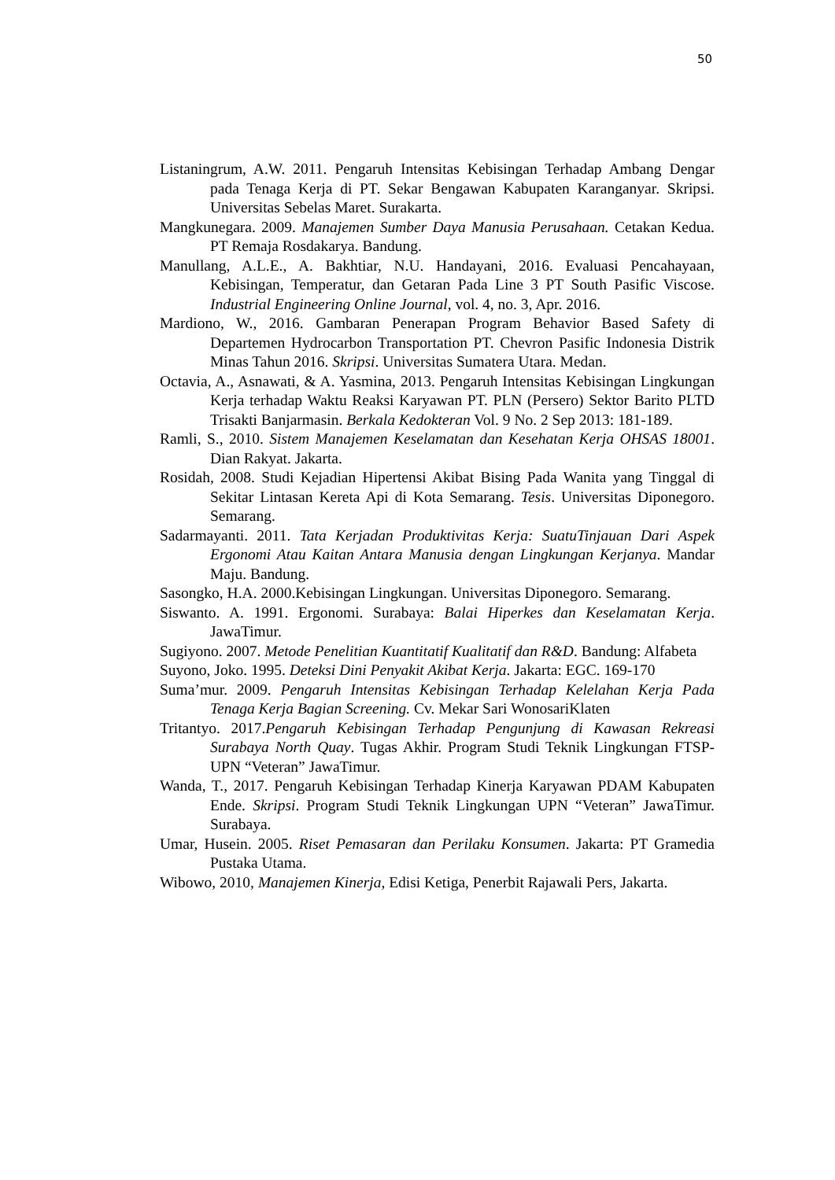50
Listaningrum, A.W. 2011. Pengaruh Intensitas Kebisingan Terhadap Ambang Dengar pada Tenaga Kerja di PT. Sekar Bengawan Kabupaten Karanganyar. Skripsi. Universitas Sebelas Maret. Surakarta.
Mangkunegara. 2009. Manajemen Sumber Daya Manusia Perusahaan. Cetakan Kedua. PT Remaja Rosdakarya. Bandung.
Manullang, A.L.E., A. Bakhtiar, N.U. Handayani, 2016. Evaluasi Pencahayaan, Kebisingan, Temperatur, dan Getaran Pada Line 3 PT South Pasific Viscose. Industrial Engineering Online Journal, vol. 4, no. 3, Apr. 2016.
Mardiono, W., 2016. Gambaran Penerapan Program Behavior Based Safety di Departemen Hydrocarbon Transportation PT. Chevron Pasific Indonesia Distrik Minas Tahun 2016. Skripsi. Universitas Sumatera Utara. Medan.
Octavia, A., Asnawati, & A. Yasmina, 2013. Pengaruh Intensitas Kebisingan Lingkungan Kerja terhadap Waktu Reaksi Karyawan PT. PLN (Persero) Sektor Barito PLTD Trisakti Banjarmasin. Berkala Kedokteran Vol. 9 No. 2 Sep 2013: 181-189.
Ramli, S., 2010. Sistem Manajemen Keselamatan dan Kesehatan Kerja OHSAS 18001. Dian Rakyat. Jakarta.
Rosidah, 2008. Studi Kejadian Hipertensi Akibat Bising Pada Wanita yang Tinggal di Sekitar Lintasan Kereta Api di Kota Semarang. Tesis. Universitas Diponegoro. Semarang.
Sadarmayanti. 2011. Tata Kerjadan Produktivitas Kerja: SuatuTinjauan Dari Aspek Ergonomi Atau Kaitan Antara Manusia dengan Lingkungan Kerjanya. Mandar Maju. Bandung.
Sasongko, H.A. 2000.Kebisingan Lingkungan. Universitas Diponegoro. Semarang.
Siswanto. A. 1991. Ergonomi. Surabaya: Balai Hiperkes dan Keselamatan Kerja. JawaTimur.
Sugiyono. 2007. Metode Penelitian Kuantitatif Kualitatif dan R&D. Bandung: Alfabeta
Suyono, Joko. 1995. Deteksi Dini Penyakit Akibat Kerja. Jakarta: EGC. 169-170
Suma’mur. 2009. Pengaruh Intensitas Kebisingan Terhadap Kelelahan Kerja Pada Tenaga Kerja Bagian Screening. Cv. Mekar Sari WonosariKlaten
Tritantyo. 2017.Pengaruh Kebisingan Terhadap Pengunjung di Kawasan Rekreasi Surabaya North Quay. Tugas Akhir. Program Studi Teknik Lingkungan FTSP-UPN “Veteran” JawaTimur.
Wanda, T., 2017. Pengaruh Kebisingan Terhadap Kinerja Karyawan PDAM Kabupaten Ende. Skripsi. Program Studi Teknik Lingkungan UPN “Veteran” JawaTimur. Surabaya.
Umar, Husein. 2005. Riset Pemasaran dan Perilaku Konsumen. Jakarta: PT Gramedia Pustaka Utama.
Wibowo, 2010, Manajemen Kinerja, Edisi Ketiga, Penerbit Rajawali Pers, Jakarta.